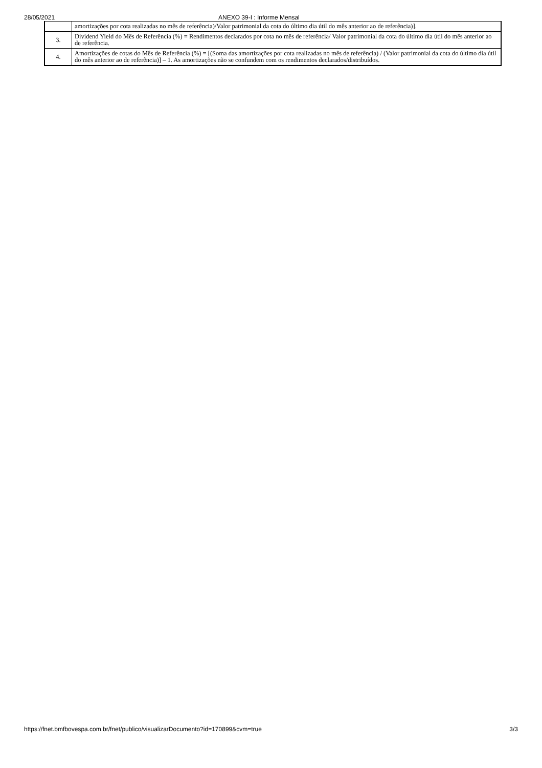28/05/2021 ANEXO 39-I : Informe Mensal
| | amortizações por cota realizadas no mês de referência)/Valor patrimonial da cota do último dia útil do mês anterior ao de referência)]. |
| 3. | Dividend Yield do Mês de Referência (%) = Rendimentos declarados por cota no mês de referência/ Valor patrimonial da cota do último dia útil do mês anterior ao de referência. |
| 4. | Amortizações de cotas do Mês de Referência (%) = [(Soma das amortizações por cota realizadas no mês de referência) / (Valor patrimonial da cota do último dia útil do mês anterior ao de referência)] – 1. As amortizações não se confundem com os rendimentos declarados/distribuídos. |
https://fnet.bmfbovespa.com.br/fnet/publico/visualizarDocumento?id=170899&cvm=true 3/3